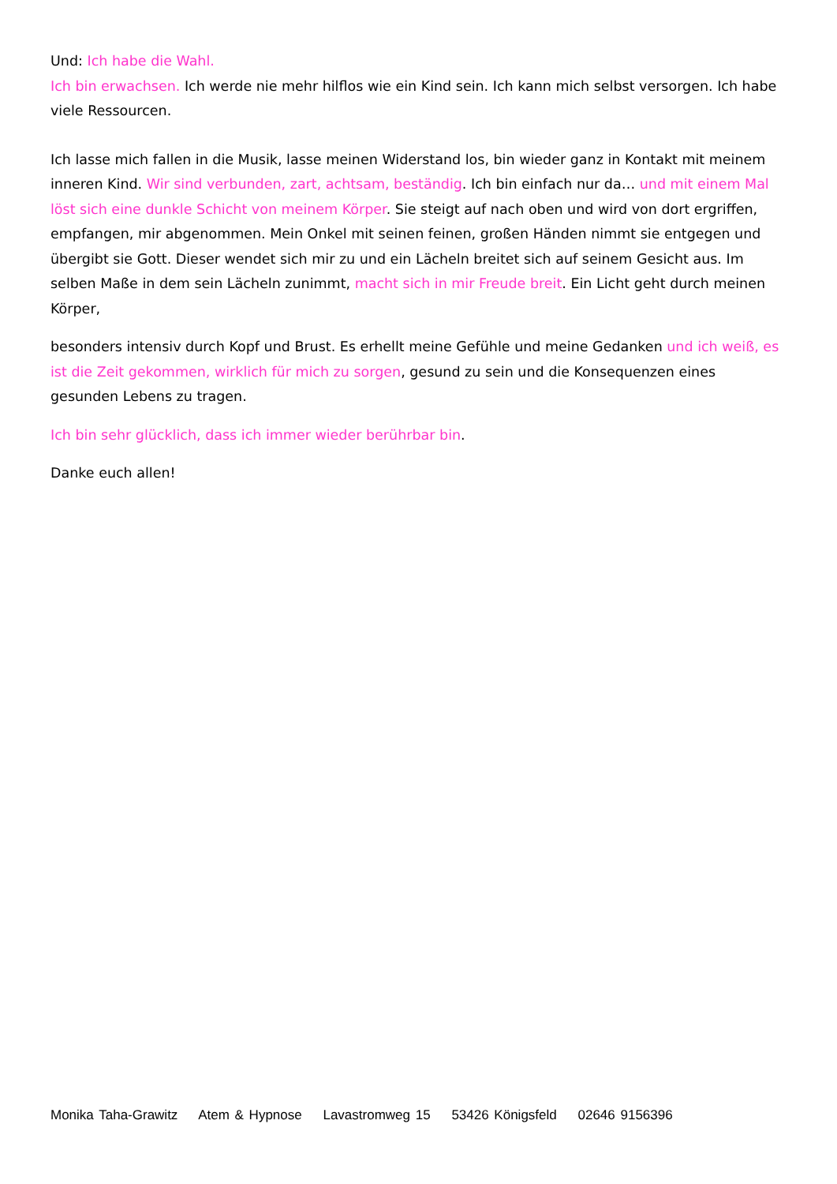Und: Ich habe die Wahl.
Ich bin erwachsen. Ich werde nie mehr hilflos wie ein Kind sein. Ich kann mich selbst versorgen. Ich habe viele Ressourcen.
Ich lasse mich fallen in die Musik, lasse meinen Widerstand los, bin wieder ganz in Kontakt mit meinem inneren Kind. Wir sind verbunden, zart, achtsam, beständig. Ich bin einfach nur da… und mit einem Mal löst sich eine dunkle Schicht von meinem Körper. Sie steigt auf nach oben und wird von dort ergriffen, empfangen, mir abgenommen. Mein Onkel mit seinen feinen, großen Händen nimmt sie entgegen und übergibt sie Gott. Dieser wendet sich mir zu und ein Lächeln breitet sich auf seinem Gesicht aus. Im selben Maße in dem sein Lächeln zunimmt, macht sich in mir Freude breit. Ein Licht geht durch meinen Körper,
besonders intensiv durch Kopf und Brust. Es erhellt meine Gefühle und meine Gedanken und ich weiß, es ist die Zeit gekommen, wirklich für mich zu sorgen, gesund zu sein und die Konsequenzen eines gesunden Lebens zu tragen.
Ich bin sehr glücklich, dass ich immer wieder berührbar bin.
Danke euch allen!
Monika Taha-Grawitz Atem & Hypnose Lavastromweg 15 53426 Königsfeld 02646 9156396